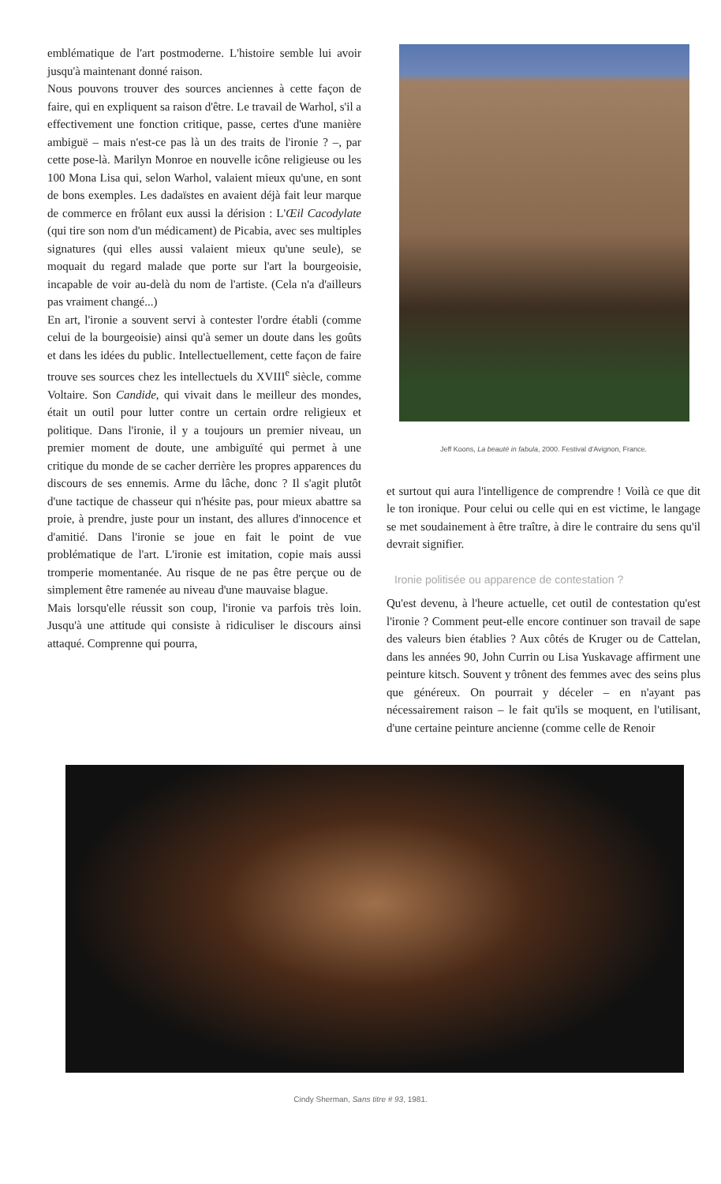emblématique de l'art postmoderne. L'histoire semble lui avoir jusqu'à maintenant donné raison.
Nous pouvons trouver des sources anciennes à cette façon de faire, qui en expliquent sa raison d'être. Le travail de Warhol, s'il a effectivement une fonction critique, passe, certes d'une manière ambiguë – mais n'est-ce pas là un des traits de l'ironie ? –, par cette pose-là. Marilyn Monroe en nouvelle icône religieuse ou les 100 Mona Lisa qui, selon Warhol, valaient mieux qu'une, en sont de bons exemples. Les dadaïstes en avaient déjà fait leur marque de commerce en frôlant eux aussi la dérision : L'Œil Cacodylate (qui tire son nom d'un médicament) de Picabia, avec ses multiples signatures (qui elles aussi valaient mieux qu'une seule), se moquait du regard malade que porte sur l'art la bourgeoisie, incapable de voir au-delà du nom de l'artiste. (Cela n'a d'ailleurs pas vraiment changé...)
En art, l'ironie a souvent servi à contester l'ordre établi (comme celui de la bourgeoisie) ainsi qu'à semer un doute dans les goûts et dans les idées du public. Intellectuellement, cette façon de faire trouve ses sources chez les intellectuels du XVIII<sup>e</sup> siècle, comme Voltaire. Son Candide, qui vivait dans le meilleur des mondes, était un outil pour lutter contre un certain ordre religieux et politique. Dans l'ironie, il y a toujours un premier niveau, un premier moment de doute, une ambiguïté qui permet à une critique du monde de se cacher derrière les propres apparences du discours de ses ennemis. Arme du lâche, donc ? Il s'agit plutôt d'une tactique de chasseur qui n'hésite pas, pour mieux abattre sa proie, à prendre, juste pour un instant, des allures d'innocence et d'amitié. Dans l'ironie se joue en fait le point de vue problématique de l'art. L'ironie est imitation, copie mais aussi tromperie momentanée. Au risque de ne pas être perçue ou de simplement être ramenée au niveau d'une mauvaise blague.
Mais lorsqu'elle réussit son coup, l'ironie va parfois très loin. Jusqu'à une attitude qui consiste à ridiculiser le discours ainsi attaqué. Comprenne qui pourra,
Jeff Koons, La beauté in fabula, 2000. Festival d'Avignon, France.
et surtout qui aura l'intelligence de comprendre ! Voilà ce que dit le ton ironique. Pour celui ou celle qui en est victime, le langage se met soudainement à être traître, à dire le contraire du sens qu'il devrait signifier.
Ironie politisée ou apparence de contestation ?
Qu'est devenu, à l'heure actuelle, cet outil de contestation qu'est l'ironie ? Comment peut-elle encore continuer son travail de sape des valeurs bien établies ? Aux côtés de Kruger ou de Cattelan, dans les années 90, John Currin ou Lisa Yuskavage affirment une peinture kitsch. Souvent y trônent des femmes avec des seins plus que généreux. On pourrait y déceler – en n'ayant pas nécessairement raison – le fait qu'ils se moquent, en l'utilisant, d'une certaine peinture ancienne (comme celle de Renoir
Cindy Sherman, Sans titre # 93, 1981.